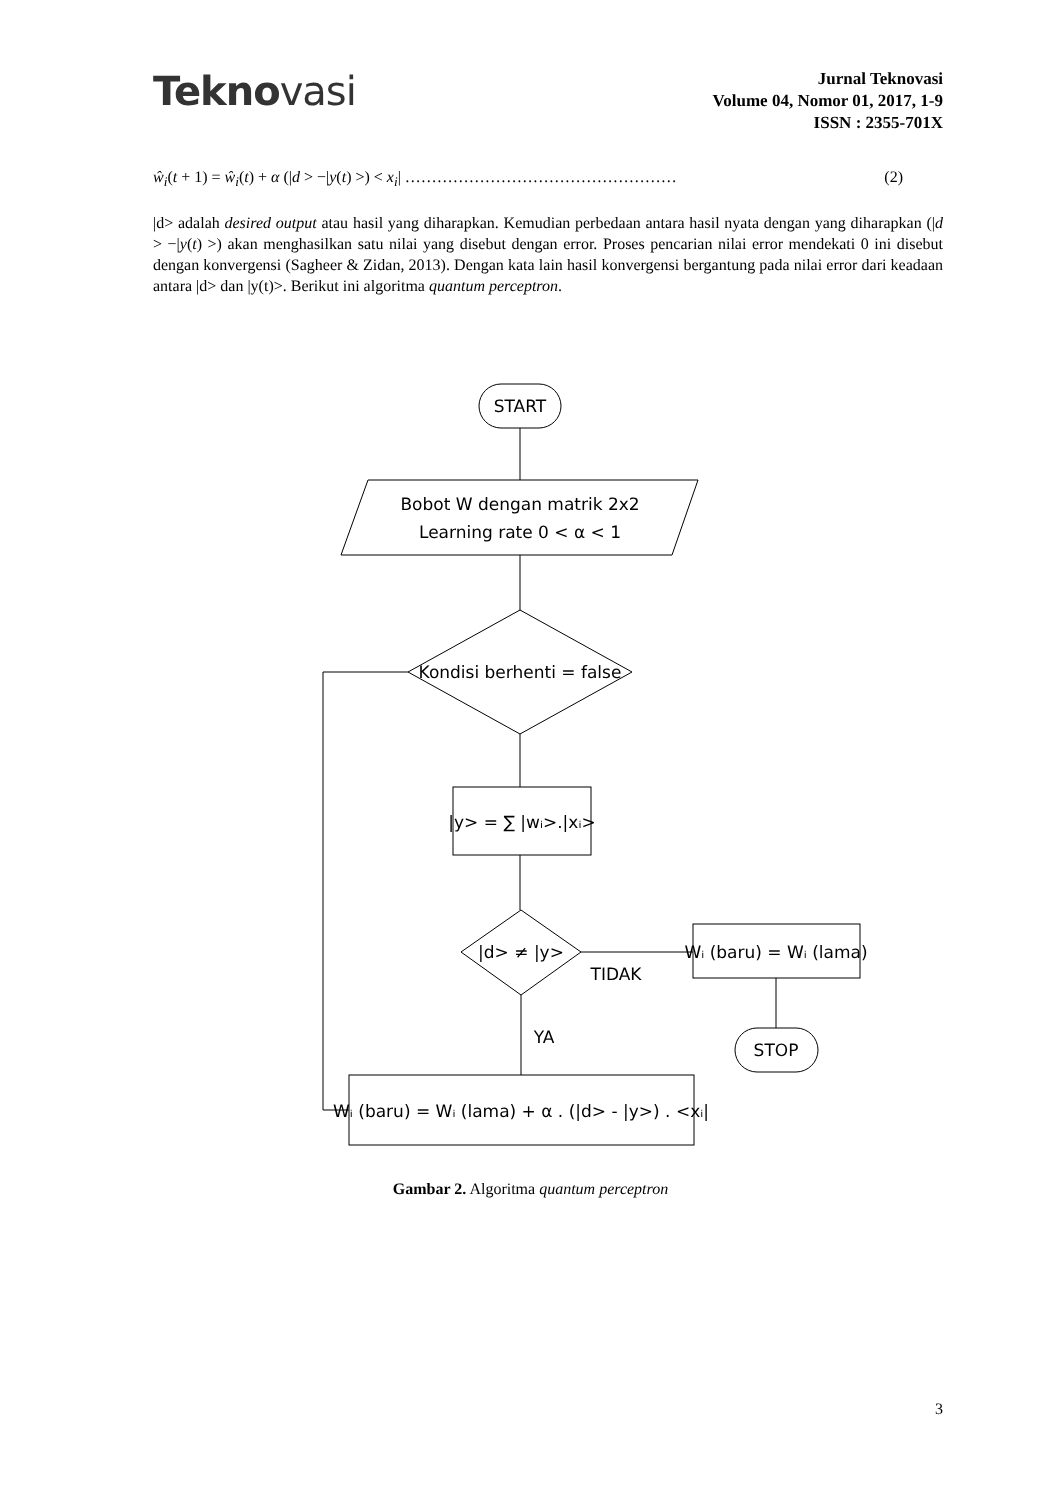Teknovasi
Jurnal Teknovasi
Volume 04, Nomor 01, 2017, 1-9
ISSN : 2355-701X
ŵ<sub>i</sub>(t + 1) = ŵ<sub>i</sub>(t) + α (|d > −|y(t) >) < x<sub>i</sub>| …………………………………………… (2)
|d> adalah desired output atau hasil yang diharapkan. Kemudian perbedaan antara hasil nyata dengan yang diharapkan (|d > −|y(t) >) akan menghasilkan satu nilai yang disebut dengan error. Proses pencarian nilai error mendekati 0 ini disebut dengan konvergensi (Sagheer & Zidan, 2013). Dengan kata lain hasil konvergensi bergantung pada nilai error dari keadaan antara |d> dan |y(t)>. Berikut ini algoritma quantum perceptron.
START
Bobot W dengan matrik 2x2
Learning rate 0 < α < 1
Kondisi berhenti = false
|y> = ∑ |wᵢ>.|xᵢ>
|d> ≠ |y>
TIDAK
Wᵢ (baru) = Wᵢ (lama)
STOP
YA
Wᵢ (baru) = Wᵢ (lama) + α . (|d> - |y>) . <xᵢ|
Gambar 2. Algoritma quantum perceptron
3